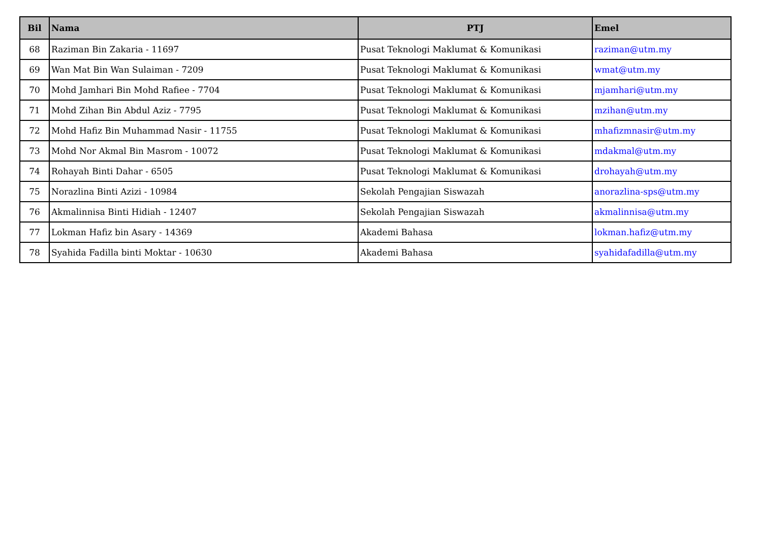| Bil | Nama | PTJ | Emel |
| --- | --- | --- | --- |
| 68 | Raziman Bin Zakaria - 11697 | Pusat Teknologi Maklumat & Komunikasi | raziman@utm.my |
| 69 | Wan Mat Bin Wan Sulaiman - 7209 | Pusat Teknologi Maklumat & Komunikasi | wmat@utm.my |
| 70 | Mohd Jamhari Bin Mohd Rafiee - 7704 | Pusat Teknologi Maklumat & Komunikasi | mjamhari@utm.my |
| 71 | Mohd Zihan Bin Abdul Aziz - 7795 | Pusat Teknologi Maklumat & Komunikasi | mzihan@utm.my |
| 72 | Mohd Hafiz Bin Muhammad Nasir - 11755 | Pusat Teknologi Maklumat & Komunikasi | mhafizmnasir@utm.my |
| 73 | Mohd Nor Akmal Bin Masrom - 10072 | Pusat Teknologi Maklumat & Komunikasi | mdakmal@utm.my |
| 74 | Rohayah Binti Dahar - 6505 | Pusat Teknologi Maklumat & Komunikasi | drohayah@utm.my |
| 75 | Norazlina Binti Azizi - 10984 | Sekolah Pengajian Siswazah | anorazlina-sps@utm.my |
| 76 | Akmalinnisa Binti Hidiah - 12407 | Sekolah Pengajian Siswazah | akmalinnisa@utm.my |
| 77 | Lokman Hafiz bin Asary - 14369 | Akademi Bahasa | lokman.hafiz@utm.my |
| 78 | Syahida Fadilla binti Moktar - 10630 | Akademi Bahasa | syahidafadilla@utm.my |